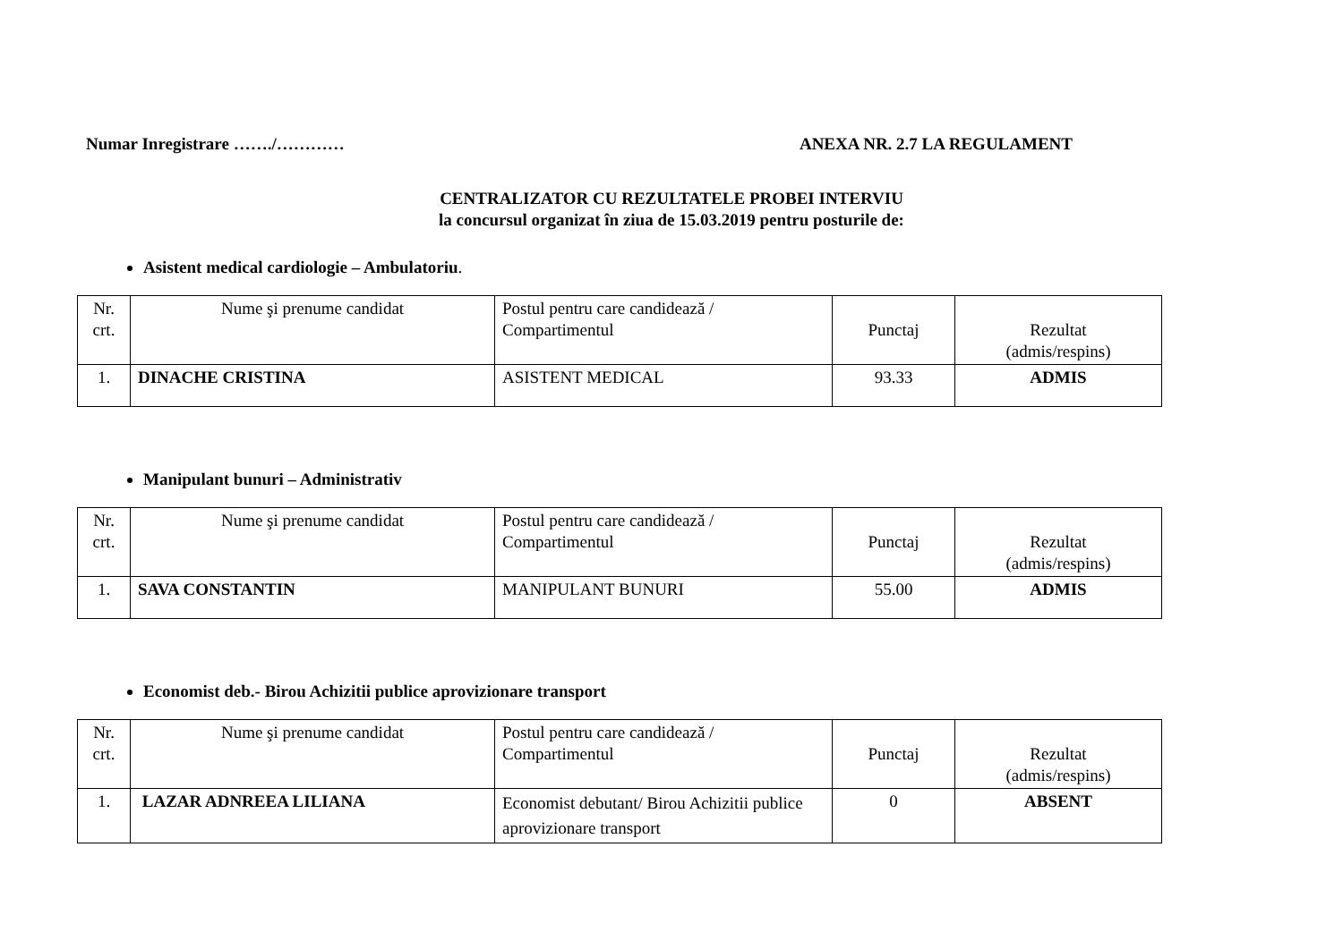Numar Inregistrare ……./………… ANEXA NR. 2.7 LA REGULAMENT
CENTRALIZATOR CU REZULTATELE PROBEI INTERVIU
la concursul organizat în ziua de 15.03.2019 pentru posturile de:
Asistent medical cardiologie – Ambulatoriu.
| Nr. crt. | Nume şi prenume candidat | Postul pentru care candidează / Compartimentul | Punctaj | Rezultat (admis/respins) |
| 1. | DINACHE CRISTINA | ASISTENT MEDICAL | 93.33 | ADMIS |
Manipulant bunuri – Administrativ
| Nr. crt. | Nume şi prenume candidat | Postul pentru care candidează / Compartimentul | Punctaj | Rezultat (admis/respins) |
| 1. | SAVA CONSTANTIN | MANIPULANT BUNURI | 55.00 | ADMIS |
Economist deb.- Birou Achizitii publice aprovizionare transport
| Nr. crt. | Nume şi prenume candidat | Postul pentru care candidează / Compartimentul | Punctaj | Rezultat (admis/respins) |
| 1. | LAZAR ADNREEA LILIANA | Economist debutant/ Birou Achizitii publice aprovizionare transport | 0 | ABSENT |